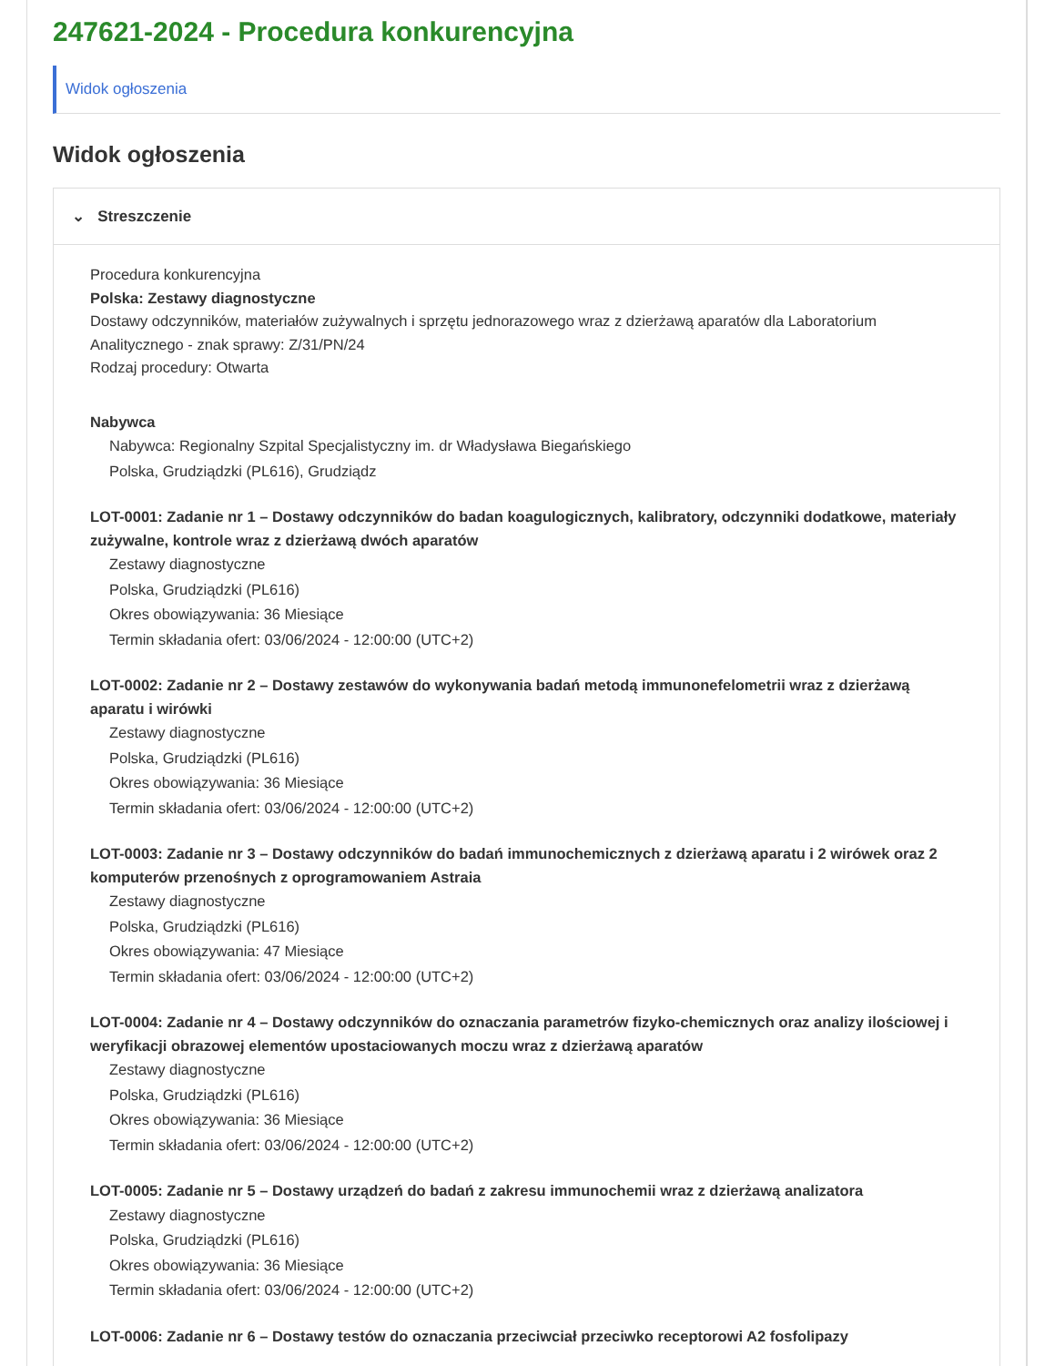247621-2024 - Procedura konkurencyjna
Widok ogłoszenia
Widok ogłoszenia
⌄ Streszczenie
Procedura konkurencyjna
Polska: Zestawy diagnostyczne
Dostawy odczynników, materiałów zużywalnych i sprzętu jednorazowego wraz z dzierżawą aparatów dla Laboratorium Analitycznego - znak sprawy: Z/31/PN/24
Rodzaj procedury: Otwarta
Nabywca
Nabywca: Regionalny Szpital Specjalistyczny im. dr Władysława Biegańskiego
Polska, Grudziądzki (PL616), Grudziądz
LOT-0001: Zadanie nr 1 – Dostawy odczynników do badan koagulogicznych, kalibratory, odczynniki dodatkowe, materiały zużywalne, kontrole wraz z dzierżawą dwóch aparatów
Zestawy diagnostyczne
Polska, Grudziądzki (PL616)
Okres obowiązywania: 36 Miesiące
Termin składania ofert: 03/06/2024 - 12:00:00 (UTC+2)
LOT-0002: Zadanie nr 2 – Dostawy zestawów do wykonywania badań metodą immunonefelometrii wraz z dzierżawą aparatu i wirówki
Zestawy diagnostyczne
Polska, Grudziądzki (PL616)
Okres obowiązywania: 36 Miesiące
Termin składania ofert: 03/06/2024 - 12:00:00 (UTC+2)
LOT-0003: Zadanie nr 3 – Dostawy odczynników do badań immunochemicznych z dzierżawą aparatu i 2 wirówek oraz 2 komputerów przenośnych z oprogramowaniem Astraia
Zestawy diagnostyczne
Polska, Grudziądzki (PL616)
Okres obowiązywania: 47 Miesiące
Termin składania ofert: 03/06/2024 - 12:00:00 (UTC+2)
LOT-0004: Zadanie nr 4 – Dostawy odczynników do oznaczania parametrów fizyko-chemicznych oraz analizy ilościowej i weryfikacji obrazowej elementów upostaciowanych moczu wraz z dzierżawą aparatów
Zestawy diagnostyczne
Polska, Grudziądzki (PL616)
Okres obowiązywania: 36 Miesiące
Termin składania ofert: 03/06/2024 - 12:00:00 (UTC+2)
LOT-0005: Zadanie nr 5 – Dostawy urządzeń do badań z zakresu immunochemii wraz z dzierżawą analizatora
Zestawy diagnostyczne
Polska, Grudziądzki (PL616)
Okres obowiązywania: 36 Miesiące
Termin składania ofert: 03/06/2024 - 12:00:00 (UTC+2)
LOT-0006: Zadanie nr 6 – Dostawy testów do oznaczania przeciwciał przeciwko receptorowi A2 fosfolipazy